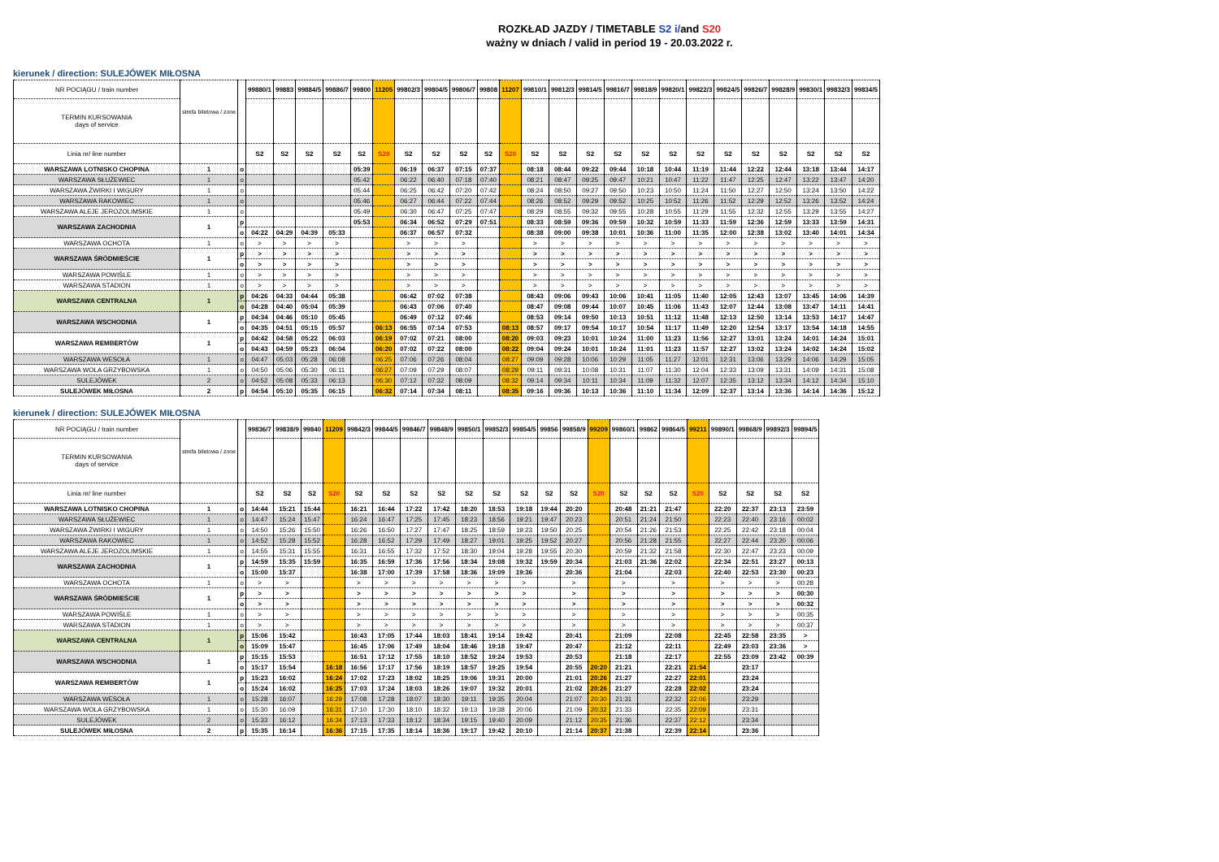ROZKŁAD JAZDY / TIMETABLE S2 i/and S20
ważny w dniach / valid in period 19 - 20.03.2022 r.
kierunek / direction: SULEJÓWEK MIŁOSNA
| NR POCIĄGU / train number | strefa biletowa / zone | | 99880/1 | 99883 | 99884/5 | 99886/7 | 99800 | 11205 | 99802/3 | 99804/5 | 99806/7 | 99808 | 11207 | 99810/1 | 99812/3 | 99814/5 | 99816/7 | 99818/9 | 99820/1 | 99822/3 | 99824/5 | 99826/7 | 99828/9 | 99830/1 | 99832/3 | 99834/5 |
| TERMIN KURSOWANIA days of service | | | | | | | | | | | | | | | | | | | | | | | | | | |
| Linia nr/ line number | | | S2 | S2 | S2 | S2 | S2 | S20 | S2 | S2 | S2 | S2 | S20 | S2 | S2 | S2 | S2 | S2 | S2 | S2 | S2 | S2 | S2 | S2 | S2 | S2 |
| WARSZAWA LOTNISKO CHOPINA | 1 | o | | | | | 05:39 | | 06:19 | 06:37 | 07:15 | 07:37 | | 08:18 | 08:44 | 09:22 | 09:44 | 10:18 | 10:44 | 11:19 | 11:44 | 12:22 | 12:44 | 13:18 | 13:44 | 14:17 |
| WARSZAWA SŁUŻEWIEC | 1 | o | | | | | 05:42 | | 06:22 | 06:40 | 07:18 | 07:40 | | 08:21 | 08:47 | 09:25 | 09:47 | 10:21 | 10:47 | 11:22 | 11:47 | 12:25 | 12:47 | 13:22 | 13:47 | 14:20 |
| WARSZAWA ŻWIRKI I WIGURY | 1 | o | | | | | 05:44 | | 06:25 | 06:42 | 07:20 | 07:42 | | 08:24 | 08:50 | 09:27 | 09:50 | 10:23 | 10:50 | 11:24 | 11:50 | 12:27 | 12:50 | 13:24 | 13:50 | 14:22 |
| WARSZAWA RAKOWIEC | 1 | o | | | | | 05:46 | | 06:27 | 06:44 | 07:22 | 07:44 | | 08:26 | 08:52 | 09:29 | 09:52 | 10:25 | 10:52 | 11:26 | 11:52 | 12:29 | 12:52 | 13:26 | 13:52 | 14:24 |
| WARSZAWA ALEJE JEROZOLIMSKIE | 1 | o | | | | | 05:49 | | 06:30 | 06:47 | 07:25 | 07:47 | | 08:29 | 08:55 | 09:32 | 09:55 | 10:28 | 10:55 | 11:29 | 11:55 | 12:32 | 12:55 | 13:29 | 13:55 | 14:27 |
| WARSZAWA ZACHODNIA | 1 | p | | | | | 05:53 | | 06:34 | 06:52 | 07:29 | 07:51 | | 08:33 | 08:59 | 09:36 | 09:59 | 10:32 | 10:59 | 11:33 | 11:59 | 12:36 | 12:59 | 13:33 | 13:59 | 14:31 |
| | | o | 04:22 | 04:29 | 04:39 | 05:33 | | | 06:37 | 06:57 | 07:32 | | | 08:38 | 09:00 | 09:38 | 10:01 | 10:36 | 11:00 | 11:35 | 12:00 | 12:38 | 13:02 | 13:40 | 14:01 | 14:34 |
| WARSZAWA OCHOTA | 1 | o | > | > | > | > | | | > | > | > | | | > | > | > | > | > | > | > | > | > | > | > | > | > |
| WARSZAWA ŚRÓDMIEŚCIE | 1 | p | > | > | > | > | | | > | > | > | | | > | > | > | > | > | > | > | > | > | > | > | > | > |
| | | o | > | > | > | > | | | > | > | > | | | > | > | > | > | > | > | > | > | > | > | > | > | > |
| WARSZAWA POWIŚLE | 1 | o | > | > | > | > | | | > | > | > | | | > | > | > | > | > | > | > | > | > | > | > | > | > |
| WARSZAWA STADION | 1 | o | > | > | > | > | | | > | > | > | | | > | > | > | > | > | > | > | > | > | > | > | > | > |
| WARSZAWA CENTRALNA | 1 | p | 04:26 | 04:33 | 04:44 | 05:38 | | | 06:42 | 07:02 | 07:38 | | | 08:43 | 09:06 | 09:43 | 10:06 | 10:41 | 11:05 | 11:40 | 12:05 | 12:43 | 13:07 | 13:45 | 14:06 | 14:39 |
| | | o | 04:28 | 04:40 | 05:04 | 05:39 | | | 06:43 | 07:06 | 07:40 | | | 08:47 | 09:08 | 09:44 | 10:07 | 10:45 | 11:06 | 11:43 | 12:07 | 12:44 | 13:08 | 13:47 | 14:11 | 14:41 |
| WARSZAWA WSCHODNIA | 1 | p | 04:34 | 04:46 | 05:10 | 05:45 | | | 06:49 | 07:12 | 07:46 | | | 08:53 | 09:14 | 09:50 | 10:13 | 10:51 | 11:12 | 11:48 | 12:13 | 12:50 | 13:14 | 13:53 | 14:17 | 14:47 |
| | | o | 04:35 | 04:51 | 05:15 | 05:57 | | 06:13 | 06:55 | 07:14 | 07:53 | | 08:13 | 08:57 | 09:17 | 09:54 | 10:17 | 10:54 | 11:17 | 11:49 | 12:20 | 12:54 | 13:17 | 13:54 | 14:18 | 14:55 |
| WARSZAWA REMBERTÓW | 1 | p | 04:42 | 04:58 | 05:22 | 06:03 | | 06:19 | 07:02 | 07:21 | 08:00 | | 08:20 | 09:03 | 09:23 | 10:01 | 10:24 | 11:00 | 11:23 | 11:56 | 12:27 | 13:01 | 13:24 | 14:01 | 14:24 | 15:01 |
| | | o | 04:43 | 04:59 | 05:23 | 06:04 | | 06:20 | 07:02 | 07:22 | 08:00 | | 08:22 | 09:04 | 09:24 | 10:01 | 10:24 | 11:01 | 11:23 | 11:57 | 12:27 | 13:02 | 13:24 | 14:02 | 14:24 | 15:02 |
| WARSZAWA WESOŁA | 1 | o | 04:47 | 05:03 | 05:28 | 06:08 | | 06:25 | 07:06 | 07:26 | 08:04 | | 08:27 | 09:09 | 09:28 | 10:06 | 10:29 | 11:05 | 11:27 | 12:01 | 12:31 | 13:06 | 13:29 | 14:06 | 14:29 | 15:05 |
| WARSZAWA WOLA GRZYBOWSKA | 1 | o | 04:50 | 05:06 | 05:30 | 06:11 | | 06:27 | 07:09 | 07:29 | 08:07 | | 08:29 | 09:11 | 09:31 | 10:08 | 10:31 | 11:07 | 11:30 | 12:04 | 12:33 | 13:09 | 13:31 | 14:09 | 14:31 | 15:08 |
| SULEJÓWEK | 2 | o | 04:52 | 05:08 | 05:33 | 06:13 | | 06:30 | 07:12 | 07:32 | 08:09 | | 08:32 | 09:14 | 09:34 | 10:11 | 10:34 | 11:09 | 11:32 | 12:07 | 12:35 | 13:12 | 13:34 | 14:12 | 14:34 | 15:10 |
| SULEJÓWEK MIŁOSNA | 2 | p | 04:54 | 05:10 | 05:35 | 06:15 | | 06:32 | 07:14 | 07:34 | 08:11 | | 08:35 | 09:16 | 09:36 | 10:13 | 10:36 | 11:10 | 11:34 | 12:09 | 12:37 | 13:14 | 13:36 | 14:14 | 14:36 | 15:12 |
kierunek / direction: SULEJÓWEK MIŁOSNA
| NR POCIĄGU / train number | strefa biletowa / zone | | 99836/7 | 99838/9 | 99840 | 11209 | 99842/3 | 99844/5 | 99846/7 | 99848/9 | 99850/1 | 99852/3 | 99854/5 | 99856 | 99858/9 | 99209 | 99860/1 | 99862 | 99864/5 | 99211 | 99890/1 | 99868/9 | 99892/3 | 99894/5 |
| TERMIN KURSOWANIA days of service | | | | | | | | | | | | | | | | | | | | | | | | |
| Linia nr/ line number | | | S2 | S2 | S2 | S20 | S2 | S2 | S2 | S2 | S2 | S2 | S2 | S2 | S2 | S20 | S2 | S2 | S2 | S20 | S2 | S2 | S2 | S2 |
| WARSZAWA LOTNISKO CHOPINA | 1 | o | 14:44 | 15:21 | 15:44 | | 16:21 | 16:44 | 17:22 | 17:42 | 18:20 | 18:53 | 19:18 | 19:44 | 20:20 | | 20:48 | 21:21 | 21:47 | | 22:20 | 22:37 | 23:13 | 23:59 |
| WARSZAWA SŁUŻEWIEC | 1 | o | 14:47 | 15:24 | 15:47 | | 16:24 | 16:47 | 17:25 | 17:45 | 18:23 | 18:56 | 19:21 | 19:47 | 20:23 | | 20:51 | 21:24 | 21:50 | | 22:23 | 22:40 | 23:16 | 00:02 |
| WARSZAWA ŻWIRKI I WIGURY | 1 | o | 14:50 | 15:26 | 15:50 | | 16:26 | 16:50 | 17:27 | 17:47 | 18:25 | 18:59 | 19:23 | 19:50 | 20:25 | | 20:54 | 21:26 | 21:53 | | 22:25 | 22:42 | 23:18 | 00:04 |
| WARSZAWA RAKOWIEC | 1 | o | 14:52 | 15:28 | 15:52 | | 16:28 | 16:52 | 17:29 | 17:49 | 18:27 | 19:01 | 19:25 | 19:52 | 20:27 | | 20:56 | 21:28 | 21:55 | | 22:27 | 22:44 | 23:20 | 00:06 |
| WARSZAWA ALEJE JEROZOLIMSKIE | 1 | o | 14:55 | 15:31 | 15:55 | | 16:31 | 16:55 | 17:32 | 17:52 | 18:30 | 19:04 | 19:28 | 19:55 | 20:30 | | 20:59 | 21:32 | 21:58 | | 22:30 | 22:47 | 23:23 | 00:09 |
| WARSZAWA ZACHODNIA | 1 | p | 14:59 | 15:35 | 15:59 | | 16:35 | 16:59 | 17:36 | 17:56 | 18:34 | 19:08 | 19:32 | 19:59 | 20:34 | | 21:03 | 21:36 | 22:02 | | 22:34 | 22:51 | 23:27 | 00:13 |
| | | o | 15:00 | 15:37 | | | 16:38 | 17:00 | 17:39 | 17:58 | 18:36 | 19:09 | 19:36 | | 20:36 | | 21:04 | | 22:03 | | 22:40 | 22:53 | 23:30 | 00:23 |
| WARSZAWA OCHOTA | 1 | o | > | > | | | > | > | > | > | > | > | > | | > | | > | | > | | > | > | > | 00:28 |
| WARSZAWA ŚRÓDMIEŚCIE | 1 | p | > | > | | | > | > | > | > | > | > | > | | > | | > | | > | | > | > | > | 00:30 |
| | | o | > | > | | | > | > | > | > | > | > | > | | > | | > | | > | | > | > | > | 00:32 |
| WARSZAWA POWIŚLE | 1 | o | > | > | | | > | > | > | > | > | > | > | | > | | > | | > | | > | > | > | 00:35 |
| WARSZAWA STADION | 1 | o | > | > | | | > | > | > | > | > | > | > | | > | | > | | > | | > | > | > | 00:37 |
| WARSZAWA CENTRALNA | 1 | p | 15:06 | 15:42 | | | 16:43 | 17:05 | 17:44 | 18:03 | 18:41 | 19:14 | 19:42 | | 20:41 | | 21:09 | | 22:08 | | 22:45 | 22:58 | 23:35 | > |
| | | o | 15:09 | 15:47 | | | 16:45 | 17:06 | 17:49 | 18:04 | 18:46 | 19:18 | 19:47 | | 20:47 | | 21:12 | | 22:11 | | 22:49 | 23:03 | 23:36 | > |
| WARSZAWA WSCHODNIA | 1 | p | 15:15 | 15:53 | | | 16:51 | 17:12 | 17:55 | 18:10 | 18:52 | 19:24 | 19:53 | | 20:53 | | 21:18 | | 22:17 | | 22:55 | 23:09 | 23:42 | 00:39 |
| | | o | 15:17 | 15:54 | | 16:18 | 16:56 | 17:17 | 17:56 | 18:19 | 18:57 | 19:25 | 19:54 | | 20:55 | 20:20 | 21:21 | | 22:21 | 21:54 | | 23:17 | | |
| WARSZAWA REMBERTÓW | 1 | p | 15:23 | 16:02 | | 16:24 | 17:02 | 17:23 | 18:02 | 18:25 | 19:06 | 19:31 | 20:00 | | 21:01 | 20:26 | 21:27 | | 22:27 | 22:01 | | 23:24 | | |
| | | o | 15:24 | 16:02 | | 16:25 | 17:03 | 17:24 | 18:03 | 18:26 | 19:07 | 19:32 | 20:01 | | 21:02 | 20:26 | 21:27 | | 22:28 | 22:02 | | 23:24 | | |
| WARSZAWA WESOŁA | 1 | o | 15:28 | 16:07 | | 16:29 | 17:08 | 17:28 | 18:07 | 18:30 | 19:11 | 19:35 | 20:04 | | 21:07 | 20:30 | 21:31 | | 22:32 | 22:06 | | 23:29 | | |
| WARSZAWA WOLA GRZYBOWSKA | 1 | o | 15:30 | 16:09 | | 16:31 | 17:10 | 17:30 | 18:10 | 18:32 | 19:13 | 19:38 | 20:06 | | 21:09 | 20:32 | 21:33 | | 22:35 | 22:09 | | 23:31 | | |
| SULEJÓWEK | 2 | o | 15:33 | 16:12 | | 16:34 | 17:13 | 17:33 | 18:12 | 18:34 | 19:15 | 19:40 | 20:09 | | 21:12 | 20:35 | 21:36 | | 22:37 | 22:12 | | 23:34 | | |
| SULEJÓWEK MIŁOSNA | 2 | p | 15:35 | 16:14 | | 16:36 | 17:15 | 17:35 | 18:14 | 18:36 | 19:17 | 19:42 | 20:10 | | 21:14 | 20:37 | 21:38 | | 22:39 | 22:14 | | 23:36 | | |